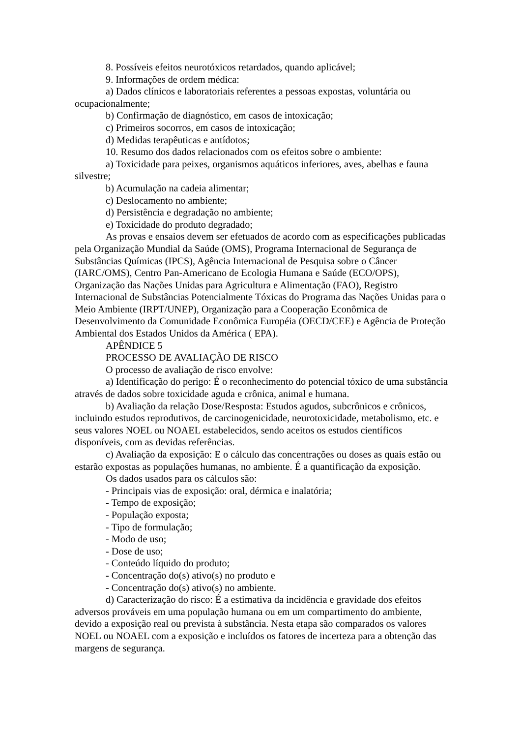8. Possíveis efeitos neurotóxicos retardados, quando aplicável;
9. Informações de ordem médica:
a) Dados clínicos e laboratoriais referentes a pessoas expostas, voluntária ou ocupacionalmente;
b) Confirmação de diagnóstico, em casos de intoxicação;
c) Primeiros socorros, em casos de intoxicação;
d) Medidas terapêuticas e antídotos;
10. Resumo dos dados relacionados com os efeitos sobre o ambiente:
a) Toxicidade para peixes, organismos aquáticos inferiores, aves, abelhas e fauna silvestre;
b) Acumulação na cadeia alimentar;
c) Deslocamento no ambiente;
d) Persistência e degradação no ambiente;
e) Toxicidade do produto degradado;
As provas e ensaios devem ser efetuados de acordo com as especificações publicadas pela Organização Mundial da Saúde (OMS), Programa Internacional de Segurança de Substâncias Químicas (IPCS), Agência Internacional de Pesquisa sobre o Câncer (IARC/OMS), Centro Pan-Americano de Ecologia Humana e Saúde (ECO/OPS), Organização das Nações Unidas para Agricultura e Alimentação (FAO), Registro Internacional de Substâncias Potencialmente Tóxicas do Programa das Nações Unidas para o Meio Ambiente (IRPT/UNEP), Organização para a Cooperação Econômica de Desenvolvimento da Comunidade Econômica Européia (OECD/CEE) e Agência de Proteção Ambiental dos Estados Unidos da América ( EPA).
APÊNDICE 5
PROCESSO DE AVALIAÇÃO DE RISCO
O processo de avaliação de risco envolve:
a) Identificação do perigo: É o reconhecimento do potencial tóxico de uma substância através de dados sobre toxicidade aguda e crônica, animal e humana.
b) Avaliação da relação Dose/Resposta: Estudos agudos, subcrônicos e crônicos, incluindo estudos reprodutivos, de carcinogenicidade, neurotoxicidade, metabolismo, etc. e seus valores NOEL ou NOAEL estabelecidos, sendo aceitos os estudos científicos disponíveis, com as devidas referências.
c) Avaliação da exposição: E o cálculo das concentrações ou doses as quais estão ou estarão expostas as populações humanas, no ambiente. É a quantificação da exposição.
Os dados usados para os cálculos são:
- Principais vias de exposição: oral, dérmica e inalatória;
- Tempo de exposição;
- População exposta;
- Tipo de formulação;
- Modo de uso;
- Dose de uso;
- Conteúdo líquido do produto;
- Concentração do(s) ativo(s) no produto e
- Concentração do(s) ativo(s) no ambiente.
d) Caracterização do risco: É a estimativa da incidência e gravidade dos efeitos adversos prováveis em uma população humana ou em um compartimento do ambiente, devido a exposição real ou prevista à substância. Nesta etapa são comparados os valores NOEL ou NOAEL com a exposição e incluídos os fatores de incerteza para a obtenção das margens de segurança.